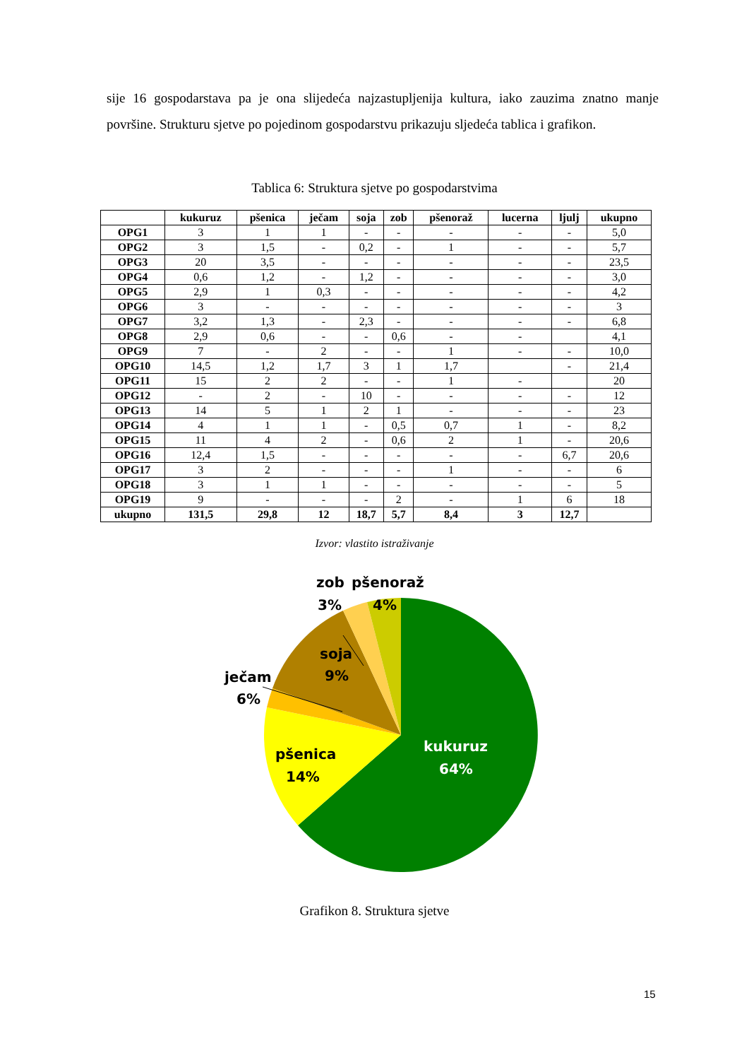sije 16 gospodarstava pa je ona slijedeća najzastupljenija kultura, iako zauzima znatno manje površine. Strukturu sjetve po pojedinom gospodarstvu prikazuju sljedeća tablica i grafikon.
Tablica 6: Struktura sjetve po gospodarstvima
| | kukuruz | pšenica | ječam | soja | zob | pšenoraž | lucerna | ljulj | ukupno |
| --- | --- | --- | --- | --- | --- | --- | --- | --- | --- |
| OPG1 | 3 | 1 | 1 | - | - | - | - | - | 5,0 |
| OPG2 | 3 | 1,5 | - | 0,2 | - | 1 | - | - | 5,7 |
| OPG3 | 20 | 3,5 | - | - | - | - | - | - | 23,5 |
| OPG4 | 0,6 | 1,2 | - | 1,2 | - | - | - | - | 3,0 |
| OPG5 | 2,9 | 1 | 0,3 | - | - | - | - | - | 4,2 |
| OPG6 | 3 | - | - | - | - | - | - | - | 3 |
| OPG7 | 3,2 | 1,3 | - | 2,3 | - | - | - | - | 6,8 |
| OPG8 | 2,9 | 0,6 | - | - | 0,6 | - | - | | 4,1 |
| OPG9 | 7 | - | 2 | - | - | 1 | - | - | 10,0 |
| OPG10 | 14,5 | 1,2 | 1,7 | 3 | 1 | 1,7 | | - | 21,4 |
| OPG11 | 15 | 2 | 2 | - | - | 1 | - | | 20 |
| OPG12 | - | 2 | - | 10 | - | - | - | - | 12 |
| OPG13 | 14 | 5 | 1 | 2 | 1 | - | - | - | 23 |
| OPG14 | 4 | 1 | 1 | - | 0,5 | 0,7 | 1 | - | 8,2 |
| OPG15 | 11 | 4 | 2 | - | 0,6 | 2 | 1 | - | 20,6 |
| OPG16 | 12,4 | 1,5 | - | - | - | - | - | 6,7 | 20,6 |
| OPG17 | 3 | 2 | - | - | - | 1 | - | - | 6 |
| OPG18 | 3 | 1 | 1 | - | - | - | - | - | 5 |
| OPG19 | 9 | - | - | - | 2 | - | 1 | 6 | 18 |
| ukupno | 131,5 | 29,8 | 12 | 18,7 | 5,7 | 8,4 | 3 | 12,7 | |
Izvor: vlastito istraživanje
zob
pšenoraž
3%
4%
soja
9%
ječam
6%
pšenica
14%
kukuruz
64%
Grafikon 8. Struktura sjetve
15